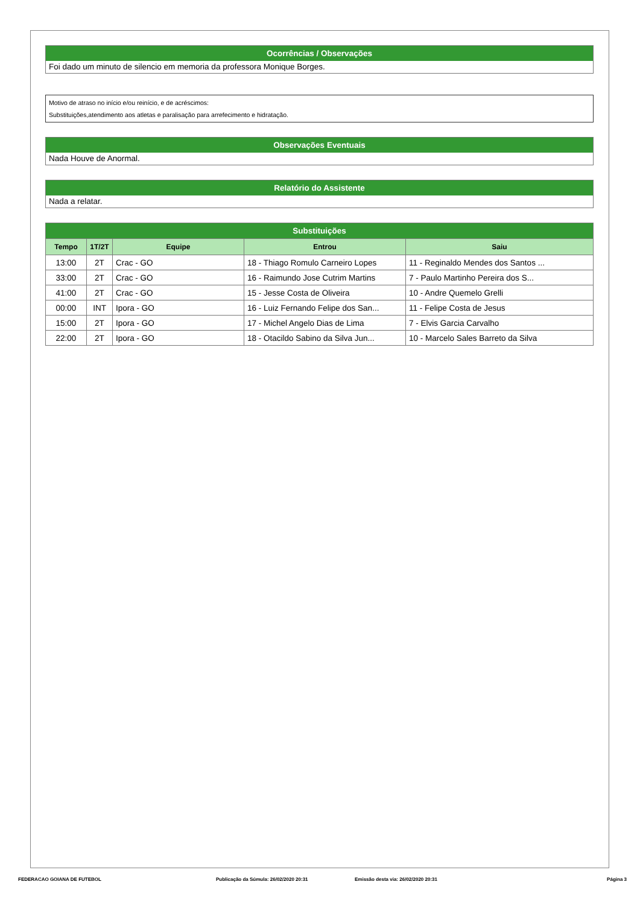Ocorrências / Observações
Foi dado um minuto de silencio em memoria da professora Monique Borges.
Motivo de atraso no início e/ou reinício, e de acréscimos:
Substituições,atendimento aos atletas e paralisação para arrefecimento e hidratação.
Observações Eventuais
Nada Houve de Anormal.
Relatório do Assistente
Nada a relatar.
Substituições
| Tempo | 1T/2T | Equipe | Entrou | Saiu |
| --- | --- | --- | --- | --- |
| 13:00 | 2T | Crac - GO | 18 - Thiago Romulo Carneiro Lopes | 11 - Reginaldo Mendes dos Santos ... |
| 33:00 | 2T | Crac - GO | 16 - Raimundo Jose Cutrim Martins | 7 - Paulo Martinho Pereira dos S... |
| 41:00 | 2T | Crac - GO | 15 - Jesse Costa de Oliveira | 10 - Andre Quemelo Grelli |
| 00:00 | INT | Ipora - GO | 16 - Luiz Fernando Felipe dos San... | 11 - Felipe Costa de Jesus |
| 15:00 | 2T | Ipora - GO | 17 - Michel Angelo Dias de Lima | 7 - Elvis Garcia Carvalho |
| 22:00 | 2T | Ipora - GO | 18 - Otacildo Sabino da Silva Jun... | 10 - Marcelo Sales Barreto da Silva |
FEDERACAO GOIANA DE FUTEBOL Publicação da Súmula: 26/02/2020 20:31 Emissão desta via: 26/02/2020 20:31 Página 3